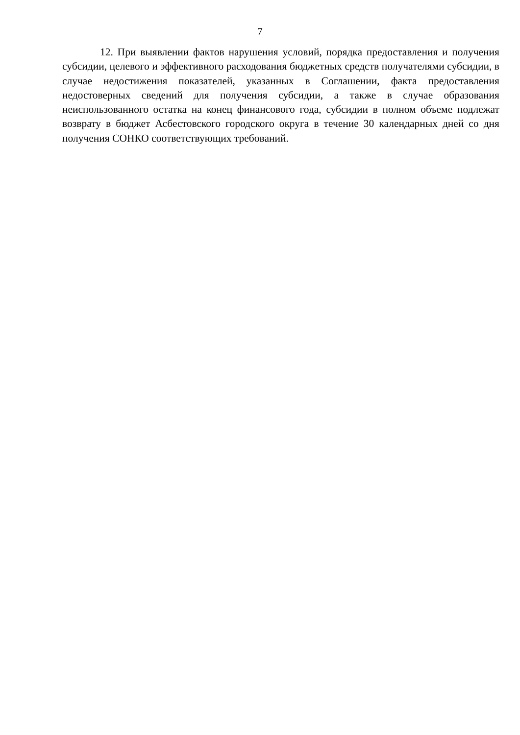7
12. При выявлении фактов нарушения условий, порядка предоставления и получения субсидии, целевого и эффективного расходования бюджетных средств получателями субсидии, в случае недостижения показателей, указанных в Соглашении, факта предоставления недостоверных сведений для получения субсидии, а также в случае образования неиспользованного остатка на конец финансового года, субсидии в полном объеме подлежат возврату в бюджет Асбестовского городского округа в течение 30 календарных дней со дня получения СОНКО соответствующих требований.